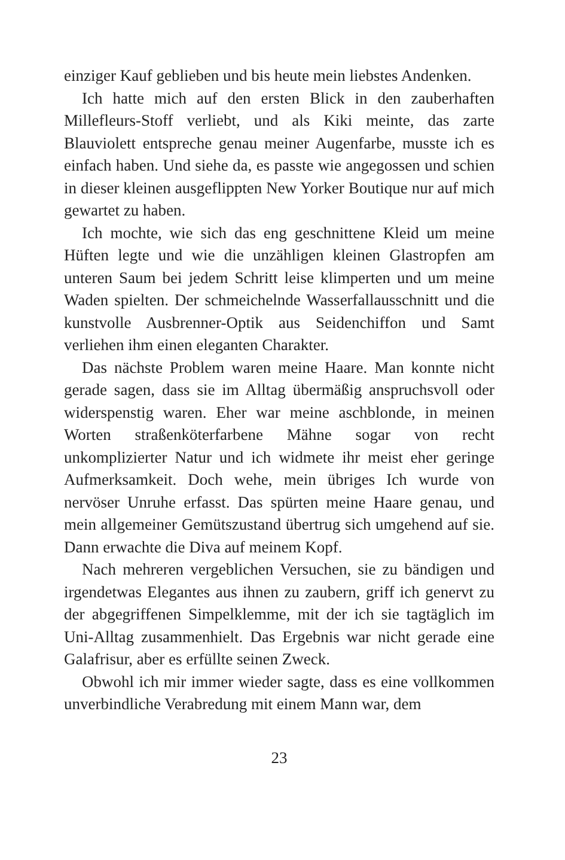einziger Kauf geblieben und bis heute mein liebstes Andenken.
Ich hatte mich auf den ersten Blick in den zauberhaften Millefleurs-Stoff verliebt, und als Kiki meinte, das zarte Blauviolett entspreche genau meiner Augenfarbe, musste ich es einfach haben. Und siehe da, es passte wie angegossen und schien in dieser kleinen ausgeflippten New Yorker Boutique nur auf mich gewartet zu haben.
Ich mochte, wie sich das eng geschnittene Kleid um meine Hüften legte und wie die unzähligen kleinen Glastropfen am unteren Saum bei jedem Schritt leise klimperten und um meine Waden spielten. Der schmeichelnde Wasserfallausschnitt und die kunstvolle Ausbrenner-Optik aus Seidenchiffon und Samt verliehen ihm einen eleganten Charakter.
Das nächste Problem waren meine Haare. Man konnte nicht gerade sagen, dass sie im Alltag übermäßig anspruchsvoll oder widerspenstig waren. Eher war meine aschblonde, in meinen Worten straßenköterfarbene Mähne sogar von recht unkomplizierter Natur und ich widmete ihr meist eher geringe Aufmerksamkeit. Doch wehe, mein übriges Ich wurde von nervöser Unruhe erfasst. Das spürten meine Haare genau, und mein allgemeiner Gemütszustand übertrug sich umgehend auf sie. Dann erwachte die Diva auf meinem Kopf.
Nach mehreren vergeblichen Versuchen, sie zu bändigen und irgendetwas Elegantes aus ihnen zu zaubern, griff ich genervt zu der abgegriffenen Simpelklemme, mit der ich sie tagtäglich im Uni-Alltag zusammenhielt. Das Ergebnis war nicht gerade eine Galafrisur, aber es erfüllte seinen Zweck.
Obwohl ich mir immer wieder sagte, dass es eine vollkommen unverbindliche Verabredung mit einem Mann war, dem
23